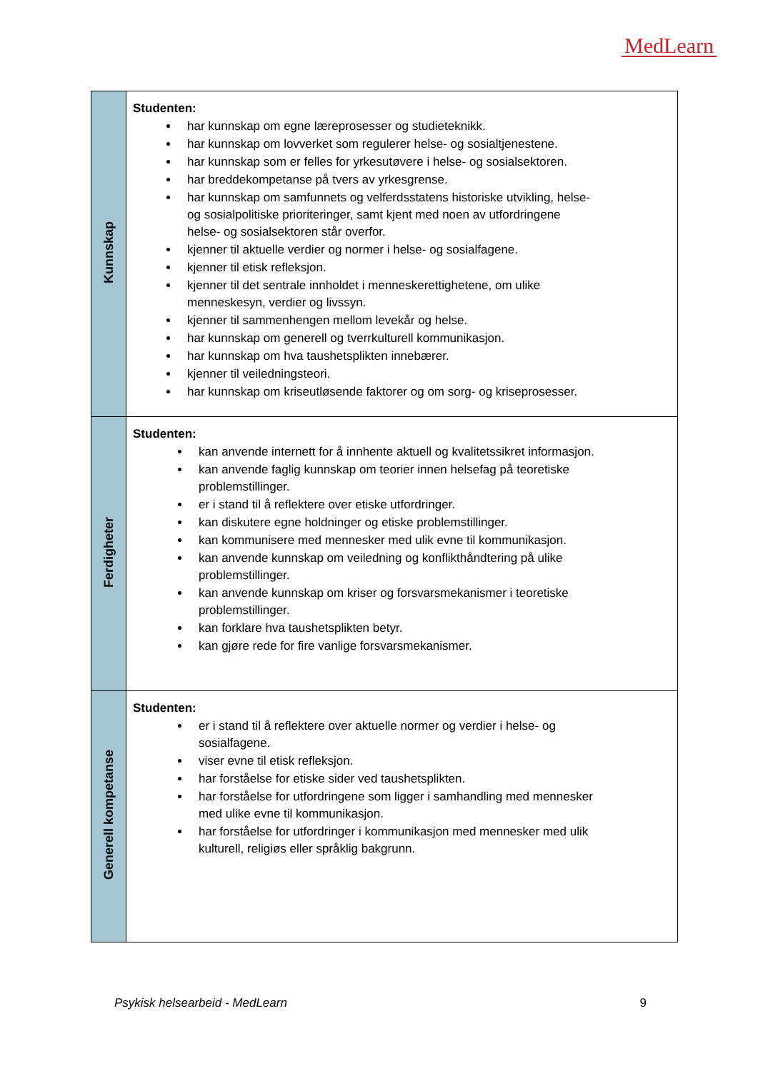MedLearn
| Kunnskap | Studenten: har kunnskap om egne læreprosesser og studieteknikk. har kunnskap om lovverket som regulerer helse- og sosialtjenestene. har kunnskap som er felles for yrkesutøvere i helse- og sosialsektoren. har breddekompetanse på tvers av yrkesgrense. har kunnskap om samfunnets og velferdsstatens historiske utvikling, helse- og sosialpolitiske prioriteringer, samt kjent med noen av utfordringene helse- og sosialsektoren står overfor. kjenner til aktuelle verdier og normer i helse- og sosialfagene. kjenner til etisk refleksjon. kjenner til det sentrale innholdet i menneskerettighetene, om ulike menneskesyn, verdier og livssyn. kjenner til sammenhengen mellom levekår og helse. har kunnskap om generell og tverrkulturell kommunikasjon. har kunnskap om hva taushetsplikten innebærer. kjenner til veiledningsteori. har kunnskap om kriseutløsende faktorer og om sorg- og kriseprosesser. |
| Ferdigheter | Studenten: kan anvende internett for å innhente aktuell og kvalitetssikret informasjon. kan anvende faglig kunnskap om teorier innen helsefag på teoretiske problemstillinger. er i stand til å reflektere over etiske utfordringer. kan diskutere egne holdninger og etiske problemstillinger. kan kommunisere med mennesker med ulik evne til kommunikasjon. kan anvende kunnskap om veiledning og konflikthåndtering på ulike problemstillinger. kan anvende kunnskap om kriser og forsvarsmekanismer i teoretiske problemstillinger. kan forklare hva taushetsplikten betyr. kan gjøre rede for fire vanlige forsvarsmekanismer. |
| Generell kompetanse | Studenten: er i stand til å reflektere over aktuelle normer og verdier i helse- og sosialfagene. viser evne til etisk refleksjon. har forståelse for etiske sider ved taushetsplikten. har forståelse for utfordringene som ligger i samhandling med mennesker med ulike evne til kommunikasjon. har forståelse for utfordringer i kommunikasjon med mennesker med ulik kulturell, religiøs eller språklig bakgrunn. |
Psykisk helsearbeid - MedLearn 9